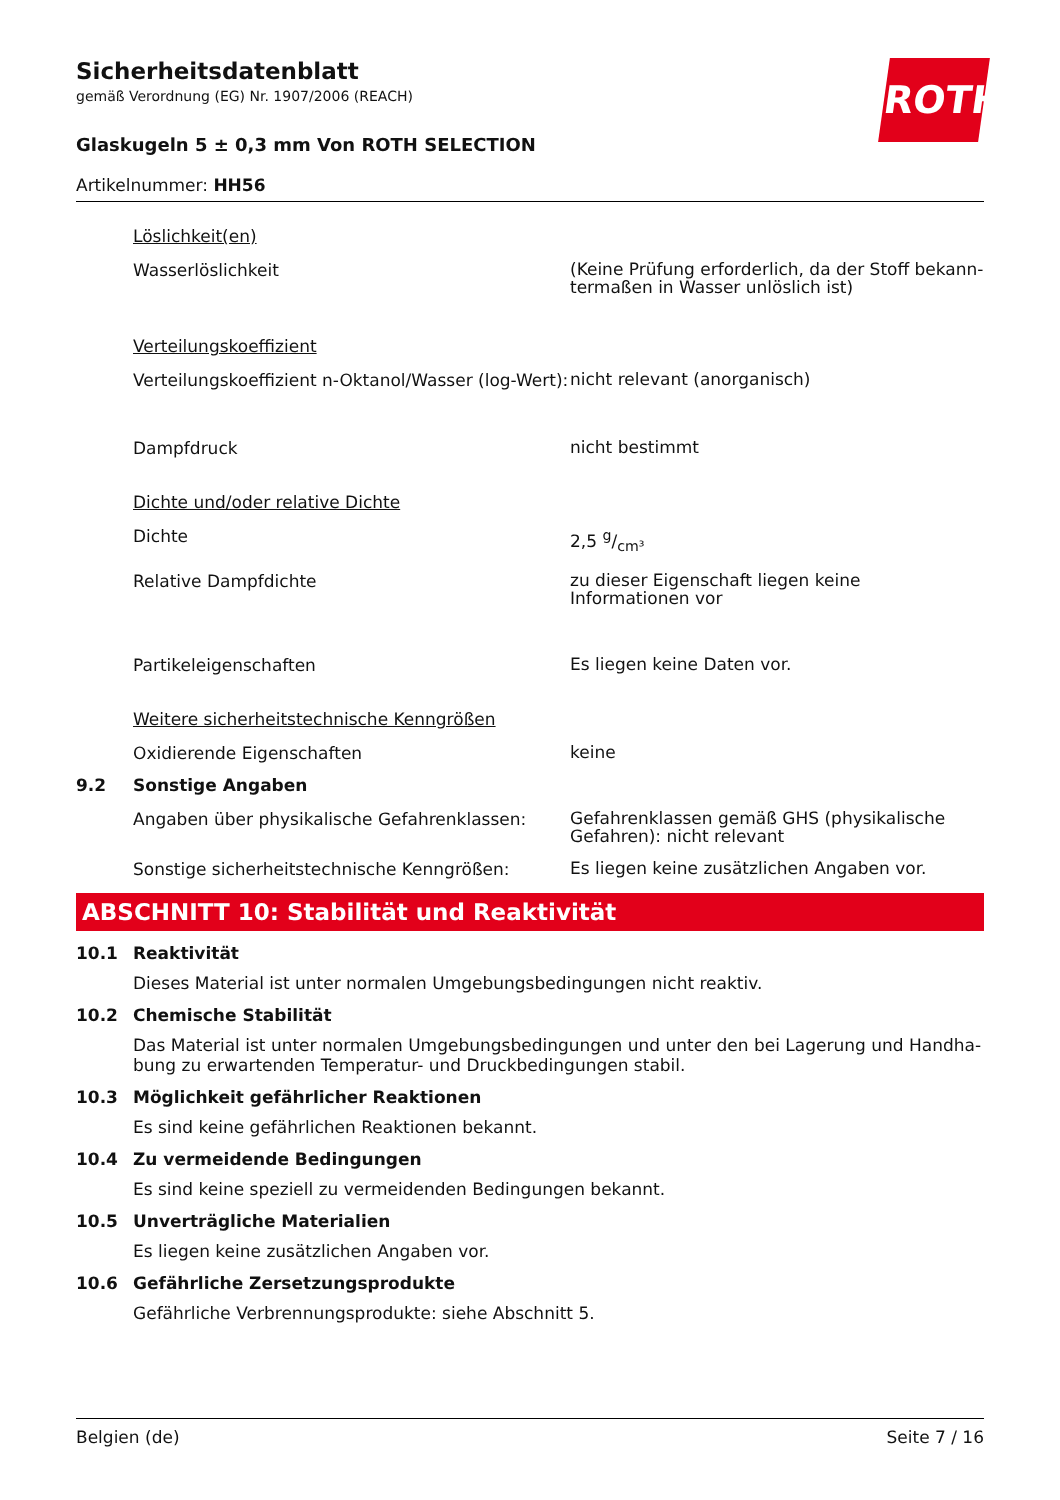ROTH
Sicherheitsdatenblatt
gemäß Verordnung (EG) Nr. 1907/2006 (REACH)
Glaskugeln 5 ± 0,3 mm Von ROTH SELECTION
Artikelnummer: HH56
Löslichkeit(en)
Wasserlöslichkeit
(Keine Prüfung erforderlich, da der Stoff bekann-termaßen in Wasser unlöslich ist)
Verteilungskoeffizient
Verteilungskoeffizient n-Oktanol/Wasser (log-Wert):
nicht relevant (anorganisch)
Dampfdruck
nicht bestimmt
Dichte und/oder relative Dichte
Dichte
2,5 g/cm³
Relative Dampfdichte
zu dieser Eigenschaft liegen keine Informationen vor
Partikeleigenschaften
Es liegen keine Daten vor.
Weitere sicherheitstechnische Kenngrößen
Oxidierende Eigenschaften
keine
9.2 Sonstige Angaben
Angaben über physikalische Gefahrenklassen:
Gefahrenklassen gemäß GHS (physikalische Gefahren): nicht relevant
Sonstige sicherheitstechnische Kenngrößen:
Es liegen keine zusätzlichen Angaben vor.
ABSCHNITT 10: Stabilität und Reaktivität
10.1 Reaktivität
Dieses Material ist unter normalen Umgebungsbedingungen nicht reaktiv.
10.2 Chemische Stabilität
Das Material ist unter normalen Umgebungsbedingungen und unter den bei Lagerung und Handha-bung zu erwartenden Temperatur- und Druckbedingungen stabil.
10.3 Möglichkeit gefährlicher Reaktionen
Es sind keine gefährlichen Reaktionen bekannt.
10.4 Zu vermeidende Bedingungen
Es sind keine speziell zu vermeidenden Bedingungen bekannt.
10.5 Unverträgliche Materialien
Es liegen keine zusätzlichen Angaben vor.
10.6 Gefährliche Zersetzungsprodukte
Gefährliche Verbrennungsprodukte: siehe Abschnitt 5.
Belgien (de) Seite 7 / 16